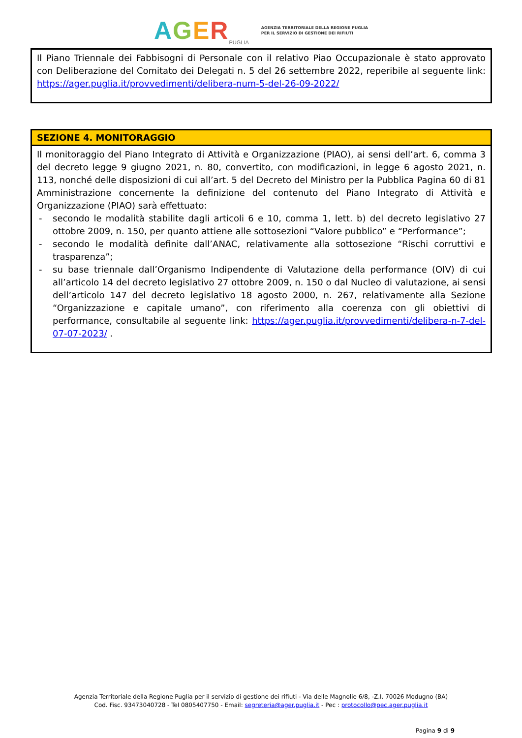AGER<sub>PUGLIA</sub>
AGENZIA TERRITORIALE DELLA REGIONE PUGLIA
PER IL SERVIZIO DI GESTIONE DEI RIFIUTI
| Il Piano Triennale dei Fabbisogni di Personale con il relativo Piao Occupazionale è stato approvato con Deliberazione del Comitato dei Delegati n. 5 del 26 settembre 2022, reperibile al seguente link: https://ager.puglia.it/provvedimenti/delibera-num-5-del-26-09-2022/ |
| SEZIONE 4. MONITORAGGIO |
| --- |
| Il monitoraggio del Piano Integrato di Attività e Organizzazione (PIAO), ai sensi dell’art. 6, comma 3 del decreto legge 9 giugno 2021, n. 80, convertito, con modificazioni, in legge 6 agosto 2021, n. 113, nonché delle disposizioni di cui all’art. 5 del Decreto del Ministro per la Pubblica Pagina 60 di 81 Amministrazione concernente la definizione del contenuto del Piano Integrato di Attività e Organizzazione (PIAO) sarà effettuato: - secondo le modalità stabilite dagli articoli 6 e 10, comma 1, lett. b) del decreto legislativo 27 ottobre 2009, n. 150, per quanto attiene alle sottosezioni “Valore pubblico” e “Performance”; - secondo le modalità definite dall’ANAC, relativamente alla sottosezione “Rischi corruttivi e trasparenza”; - su base triennale dall’Organismo Indipendente di Valutazione della performance (OIV) di cui all’articolo 14 del decreto legislativo 27 ottobre 2009, n. 150 o dal Nucleo di valutazione, ai sensi dell’articolo 147 del decreto legislativo 18 agosto 2000, n. 267, relativamente alla Sezione “Organizzazione e capitale umano”, con riferimento alla coerenza con gli obiettivi di performance, consultabile al seguente link: https://ager.puglia.it/provvedimenti/delibera-n-7-del-07-07-2023/ . |
Agenzia Territoriale della Regione Puglia per il servizio di gestione dei rifiuti - Via delle Magnolie 6/8, -Z.I. 70026 Modugno (BA)
Cod. Fisc. 93473040728 - Tel 0805407750 - Email: segreteria@ager.puglia.it - Pec : protocollo@pec.ager.puglia.it
Pagina 9 di 9